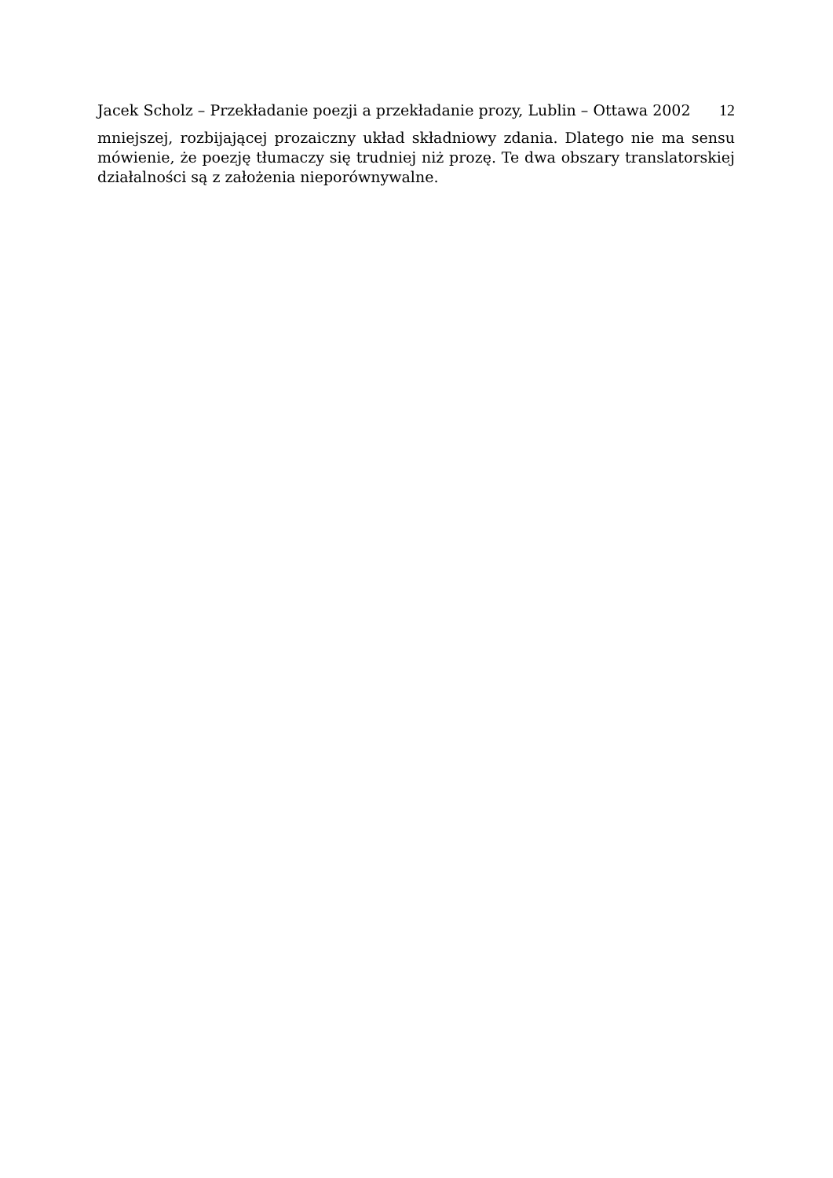Jacek Scholz – Przekładanie poezji a przekładanie prozy, Lublin – Ottawa 2002
12
mniejszej, rozbijającej prozaiczny układ składniowy zdania. Dlatego nie ma sensu mówienie, że poezję tłumaczy się trudniej niż prozę. Te dwa obszary translatorskiej działalności są z założenia nieporównywalne.